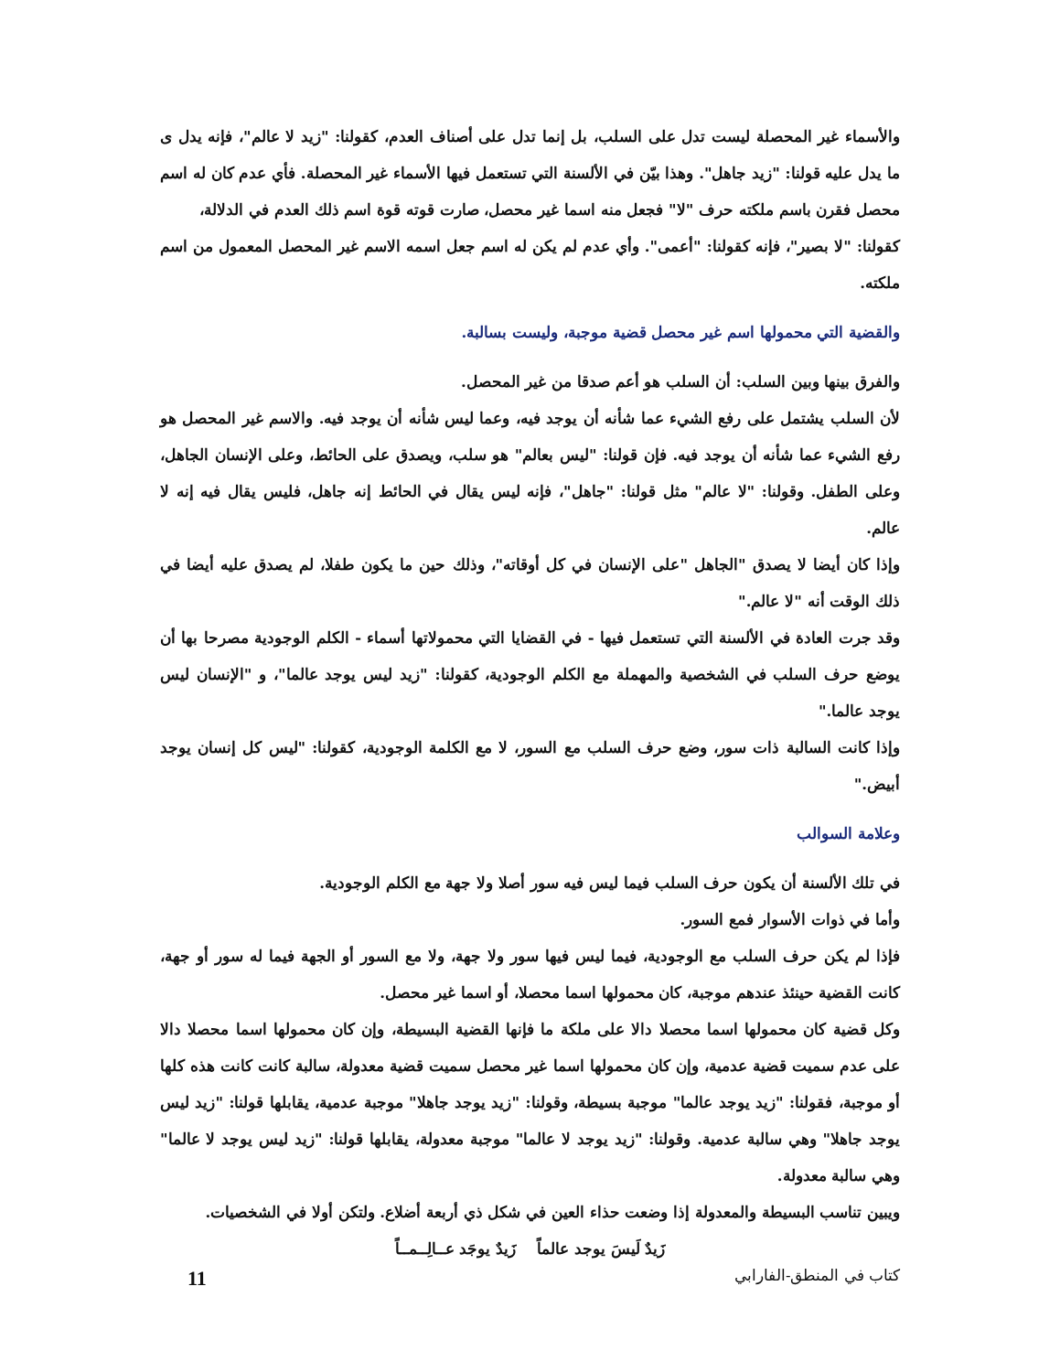والأسماء غير المحصلة ليست تدل على السلب، بل إنما تدل على أصناف العدم، كقولنا: "زيد لا عالم"، فإنه يدل ى ما يدل عليه قولنا: "زيد جاهل". وهذا بيّن في الألسنة التي تستعمل فيها الأسماء غير المحصلة. فأي عدم كان له اسم محصل فقرن باسم ملكته حرف "لا" فجعل منه اسما غير محصل، صارت قوته قوة اسم ذلك العدم في الدلالة،
كقولنا: "لا بصير"، فإنه كقولنا: "أعمى". وأي عدم لم يكن له اسم جعل اسمه الاسم غير المحصل المعمول من اسم ملكته.
والقضية التي محمولها اسم غير محصل قضية موجبة، وليست بسالبة.
والفرق بينها وبين السلب: أن السلب هو أعم صدقا من غير المحصل.
لأن السلب يشتمل على رفع الشيء عما شأنه أن يوجد فيه، وعما ليس شأنه أن يوجد فيه. والاسم غير المحصل هو رفع الشيء عما شأنه أن يوجد فيه. فإن قولنا: "ليس بعالم" هو سلب، ويصدق على الحائط، وعلى الإنسان الجاهل، وعلى الطفل. وقولنا: "لا عالم" مثل قولنا: "جاهل"، فإنه ليس يقال في الحائط إنه جاهل، فليس يقال فيه إنه لا عالم.
وإذا كان أيضا لا يصدق "الجاهل "على الإنسان في كل أوقاته"، وذلك حين ما يكون طفلا، لم يصدق عليه أيضا في ذلك الوقت أنه "لا عالم."
وقد جرت العادة في الألسنة التي تستعمل فيها - في القضايا التي محمولاتها أسماء - الكلم الوجودية مصرحا بها أن يوضع حرف السلب في الشخصية والمهملة مع الكلم الوجودية، كقولنا: "زيد ليس يوجد عالما"، و "الإنسان ليس يوجد عالما."
وإذا كانت السالبة ذات سور، وضع حرف السلب مع السور، لا مع الكلمة الوجودية، كقولنا: "ليس كل إنسان يوجد أبيض."
وعلامة السوالب
في تلك الألسنة أن يكون حرف السلب فيما ليس فيه سور أصلا ولا جهة مع الكلم الوجودية.
وأما في ذوات الأسوار فمع السور.
فإذا لم يكن حرف السلب مع الوجودية، فيما ليس فيها سور ولا جهة، ولا مع السور أو الجهة فيما له سور أو جهة، كانت القضية حينئذ عندهم موجبة، كان محمولها اسما محصلا، أو اسما غير محصل.
وكل قضية كان محمولها اسما محصلا دالا على ملكة ما فإنها القضية البسيطة، وإن كان محمولها اسما محصلا دالا على عدم سميت قضية عدمية، وإن كان محمولها اسما غير محصل سميت قضية معدولة، سالبة كانت كانت هذه كلها أو موجبة، فقولنا: "زيد يوجد عالما" موجبة بسيطة، وقولنا: "زيد يوجد جاهلا" موجبة عدمية، يقابلها قولنا: "زيد ليس يوجد جاهلا" وهي سالبة عدمية. وقولنا: "زيد يوجد لا عالما" موجبة معدولة، يقابلها قولنا: "زيد ليس يوجد لا عالما" وهي سالبة معدولة.
ويبين تناسب البسيطة والمعدولة إذا وضعت حذاء العين في شكل ذي أربعة أضلاع. ولتكن أولا في الشخصيات.
زَيدٌ لَيسَ يوجد عالماً زَيدٌ يوجَد عــالِــمــاً
كتاب في المنطق-الفارابي 11